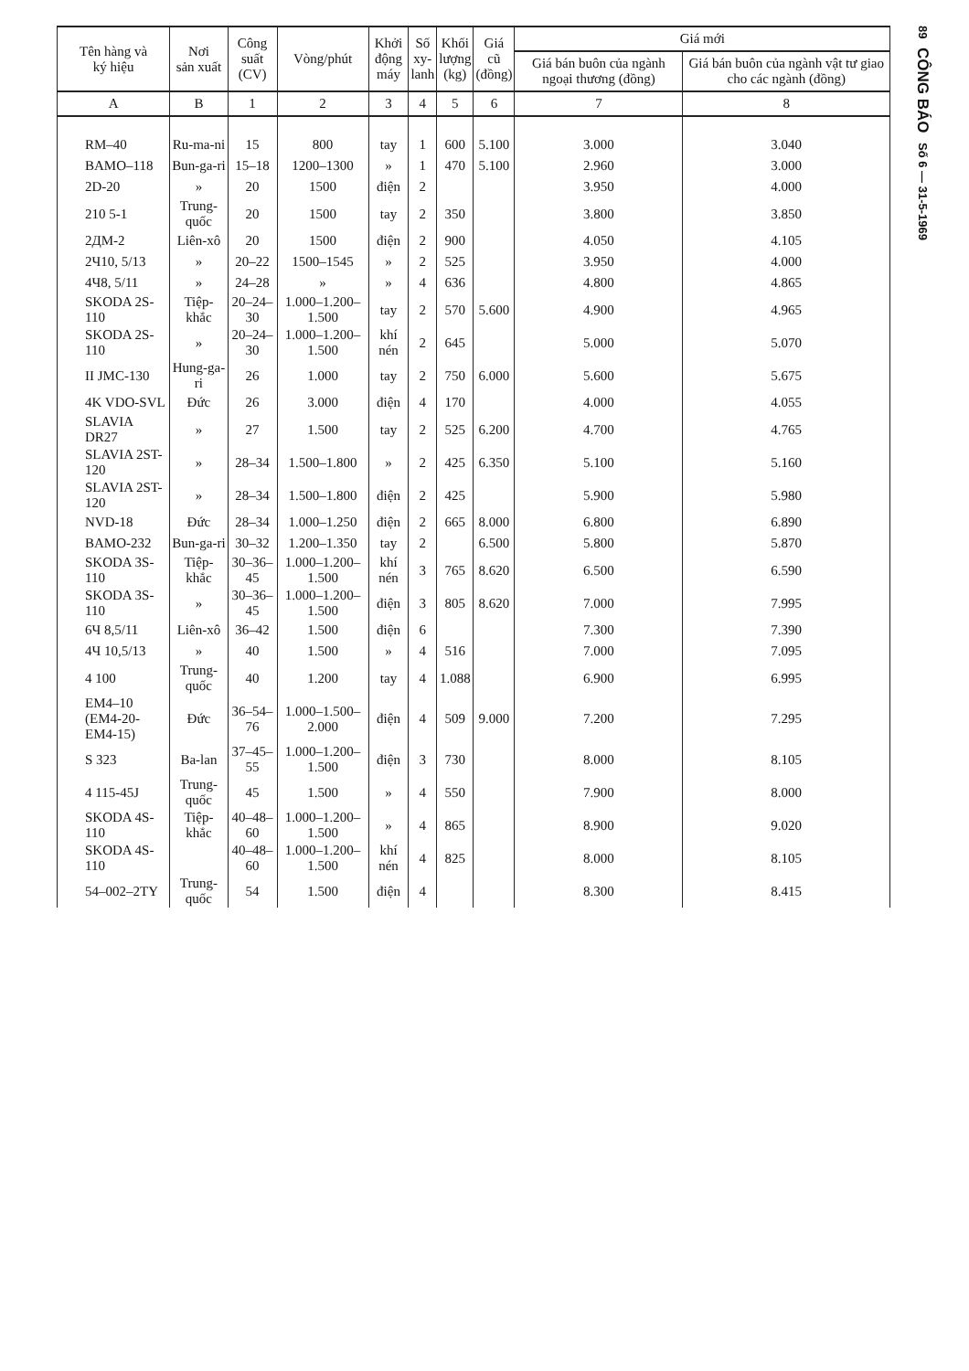| Tên hàng và ký hiệu | Nơi sản xuất | Công suất (CV) | Vòng/phút | Khởi động máy | Số xy- lanh | Khối lượng (kg) | Giá cũ (đồng) | Giá mới | |
| --- | --- | --- | --- | --- | --- | --- | --- | --- | --- |
| | | | | | | | | Giá bán buôn của ngành ngoại thương (đồng) | Giá bán buôn của ngành vật tư giao cho các ngành (đồng) |
| A | B | 1 | 2 | 3 | 4 | 5 | 6 | 7 | 8 |
| RM–40 | Ru-ma-ni | 15 | 800 | tay | 1 | 600 | 5.100 | 3.000 | 3.040 |
| BAMO–118 | Bun-ga-ri | 15–18 | 1200–1300 | » | 1 | 470 | 5.100 | 2.960 | 3.000 |
| 2D-20 | » | 20 | 1500 | điện | 2 | | | 3.950 | 4.000 |
| 210 5-1 | Trung-quốc | 20 | 1500 | tay | 2 | 350 | | 3.800 | 3.850 |
| 2ДМ-2 | Liên-xô | 20 | 1500 | điện | 2 | 900 | | 4.050 | 4.105 |
| 2Ч10, 5/13 | » | 20–22 | 1500–1545 | » | 2 | 525 | | 3.950 | 4.000 |
| 4Ч8, 5/11 | » | 24–28 | » | » | 4 | 636 | | 4.800 | 4.865 |
| SKODA 2S-110 | Tiệp-khắc | 20–24–30 | 1.000–1.200–1.500 | tay | 2 | 570 | 5.600 | 4.900 | 4.965 |
| SKODA 2S-110 | » | 20–24–30 | 1.000–1.200–1.500 | khí nén | 2 | 645 | | 5.000 | 5.070 |
| II JMC-130 | Hung-ga-ri | 26 | 1.000 | tay | 2 | 750 | 6.000 | 5.600 | 5.675 |
| 4K VDO-SVL | Đức | 26 | 3.000 | điện | 4 | 170 | | 4.000 | 4.055 |
| SLAVIA DR27 | » | 27 | 1.500 | tay | 2 | 525 | 6.200 | 4.700 | 4.765 |
| SLAVIA 2ST-120 | » | 28–34 | 1.500–1.800 | » | 2 | 425 | 6.350 | 5.100 | 5.160 |
| SLAVIA 2ST-120 | » | 28–34 | 1.500–1.800 | điện | 2 | 425 | | 5.900 | 5.980 |
| NVD-18 | Đức | 28–34 | 1.000–1.250 | điện | 2 | 665 | 8.000 | 6.800 | 6.890 |
| BAMO-232 | Bun-ga-ri | 30–32 | 1.200–1.350 | tay | 2 | | 6.500 | 5.800 | 5.870 |
| SKODA 3S-110 | Tiệp-khắc | 30–36–45 | 1.000–1.200–1.500 | khí nén | 3 | 765 | 8.620 | 6.500 | 6.590 |
| SKODA 3S-110 | » | 30–36–45 | 1.000–1.200–1.500 | điện | 3 | 805 | 8.620 | 7.000 | 7.995 |
| 6Ч 8,5/11 | Liên-xô | 36–42 | 1.500 | điện | 6 | | | 7.300 | 7.390 |
| 4Ч 10,5/13 | » | 40 | 1.500 | » | 4 | 516 | | 7.000 | 7.095 |
| 4 100 | Trung-quốc | 40 | 1.200 | tay | 4 | 1.088 | | 6.900 | 6.995 |
| EM4–10 (EM4-20- EM4-15) | Đức | 36–54–76 | 1.000–1.500–2.000 | điện | 4 | 509 | 9.000 | 7.200 | 7.295 |
| S 323 | Ba-lan | 37–45–55 | 1.000–1.200–1.500 | điện | 3 | 730 | | 8.000 | 8.105 |
| 4 115-45J | Trung-quốc | 45 | 1.500 | » | 4 | 550 | | 7.900 | 8.000 |
| SKODA 4S-110 | Tiệp-khắc | 40–48–60 | 1.000–1.200–1.500 | » | 4 | 865 | | 8.900 | 9.020 |
| SKODA 4S-110 | | 40–48–60 | 1.000–1.200–1.500 | khí nén | 4 | 825 | | 8.000 | 8.105 |
| 54–002–2TY | Trung-quốc | 54 | 1.500 | điện | 4 | | | 8.300 | 8.415 |
89
CÔNG BÁO
Số 6 — 31-5-1969